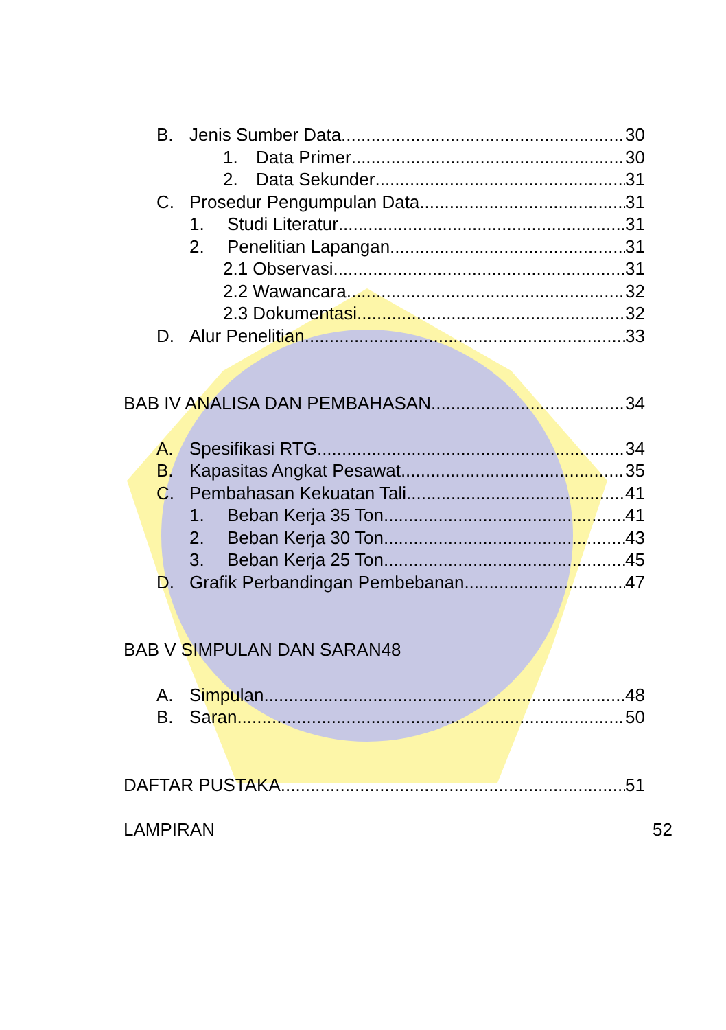B. Jenis Sumber Data 30
1. Data Primer 30
2. Data Sekunder 31
C. Prosedur Pengumpulan Data 31
1. Studi Literatur 31
2. Penelitian Lapangan 31
2.1 Observasi 31
2.2 Wawancara 32
2.3 Dokumentasi 32
D. Alur Penelitian 33
BAB IV ANALISA DAN PEMBAHASAN 34
A. Spesifikasi RTG 34
B. Kapasitas Angkat Pesawat 35
C. Pembahasan Kekuatan Tali 41
1. Beban Kerja 35 Ton 41
2. Beban Kerja 30 Ton 43
3. Beban Kerja 25 Ton 45
D. Grafik Perbandingan Pembebanan 47
BAB V SIMPULAN DAN SARAN48
A. Simpulan 48
B. Saran 50
DAFTAR PUSTAKA 51
LAMPIRAN 52